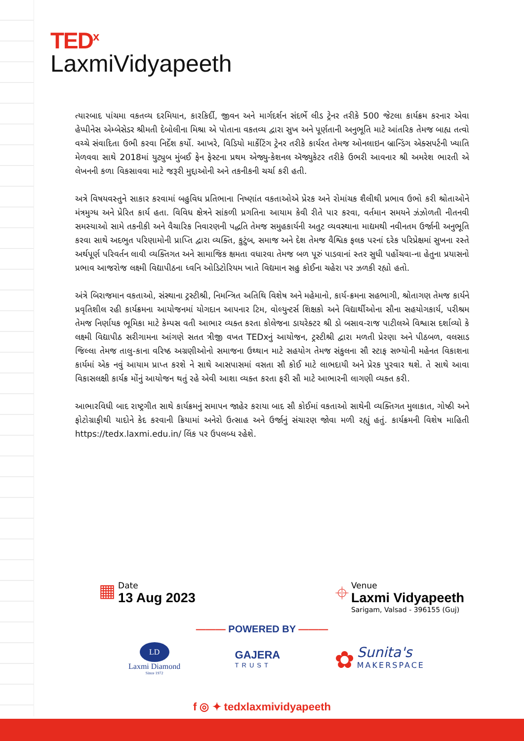TED<sup>x</sup>
LaxmiVidyapeeth
ત્યારબાદ પાંચમા વકતવ્ય દરમિયાન, કારકિર્દી, જીવન અને માર્ગદર્શન સંદર્ભે લીડ ટ્રેનર તરીકે 500 જેટલા કાર્યક્રમ કરનાર એવા હેપ્પીનેસ એમ્બેસેડર શ્રીમતી દેબોલીના મિશ્રા એ પોતાના વકતવ્ય દ્વારા સુખ અને પૂર્ણતાની અનુભૂતિ માટે આંતરિક તેમજ બાહ્ય તત્વો વચ્ચે સંવાદિતા ઉભી કરવા નિર્દેશ કર્યો. આખરે, વિડિયો માર્કેટિંગ ટ્રેનર તરીકે કાર્યરત તેમજ ઓનલાઇન બ્રાન્ડિંગ એક્સપર્ટની ખ્યાતિ મેળવવા સાથે 2018માં યુટ્યુબ મુંબઈ ફેન ફેસ્ટના પ્રથમ એજ્યુ-કેશનલ ઍજ્યુકેટર તરીકે ઉભરી આવનાર શ્રી અમરેશ ભારતી એ લેખનની કળા વિકસાવવા માટે જરૂરી મુદ્દાઓની અને તકનીકની ચર્ચા કરી હતી.
અત્રે વિષયવસ્તુને સાકાર કરવામાં બહુવિધ પ્રતિભાના નિષ્ણાંત વકતાઓએ પ્રેરક અને રોમાંચક શૈલીથી પ્રભાવ ઉભો કરી શ્રોતાઓને મંત્રમુગ્ધ અને પ્રેરિત કાર્ય હતા. વિવિધ ક્ષેત્રને સાંકળી પ્રગતિના આયામ કેવી રીતે પાર કરવા, વર્તમાન સમયને ઝંઝોળતી નીતનવી સમસ્યાઓ સામે તકનીકી અને વૈચારિક નિવારણની પદ્ધતિ તેમજ સમુહકાર્યની અતુટ વ્યવસ્થાના માદ્યમથી નવીનતમ ઉર્જાની અનુભૂતિ કરવા સાથે અદભુત પરિણામોની પ્રાપ્તિ દ્વારા વ્યક્તિ, કુટુંબ, સમાજ અને દેશ તેમજ વૈશ્વિક ફલક પરનાં દરેક પરિપ્રેક્ષમાં સુખના રસ્તે અર્થપૂર્ણ પરિવર્તન લાવી વ્યક્તિગત અને સામાજિક ક્ષમતા વધારવા તેમજ બળ પૂરું પાડવાનાં સ્તર સુધી પહોંચવા-ના હેતુના પ્રયાસનો પ્રભાવ આજરોજ લક્ષ્મી વિદ્યાપીઠના ધ્વનિ ઓડિટોરિયમ ખાતે વિદ્યમાન સહુ કોઈના ચહેરા પર ઝળકી રહ્યો હતો.
અંત્રે બિરાજમાન વકતાઓ, સંસ્થાના ટ્રસ્ટીશ્રી, નિમન્ત્રિત અતિથિ વિશેષ અને મહેમાનો, કાર્ય-ક્રમના સહભાગી, શ્રોતાગણ તેમજ કાર્યને પ્રવૃતિશીલ રહી કાર્યક્રમના આયોજનમાં યોગદાન આપનાર ટિમ, વોલ્યુન્ટર્સ શિક્ષકો અને વિદ્યાર્થીઓના સૌના સહયોગકાર્ય, પરીશ્રમ તેમજ નિર્ણાયક ભૂમિકા માટે કેમ્પસ વતી આભાર વ્યક્ત કરતા કોલેજના ડાયરેક્ટર શ્રી ડો બસાવ-રાજ પાટીલએ વિશ્વાસ દર્શાવ્યો કે લક્ષ્મી વિદ્યાપીઠ સરીગામના આંગણે સતત ત્રીજી વખત TEDxનું આયોજન, ટ્રસ્ટીશ્રી દ્વારા મળતી પ્રેરણા અને પીઠબળ, વલસાડ જિલ્લા તેમજ તાલુ-કાના વરિષ્ઠ અગ્રણીઓનો સમાજના ઉથ્થાન માટે સહયોગ તેમજ સંકુલના સૌ સ્ટાફ સભ્યોની મહેનત વિકાશના કાર્યમાં એક નવું આયામ પ્રાપ્ત કરશે ને સાથે આસપાસમાં વસતા સૌ કોઈ માટે લાભદાયી અને પ્રેરક પુરવાર થશે. તે સાથે આવા વિકાસલક્ષી કાર્યક્ર મોંનું આયોજન થતું રહે એવી આશા વ્યક્ત કરતા ફરી સૌ માટે આભારની લાગણી વ્યક્ત કરી.
આભારવિધી બાદ રાષ્ટ્રગીત સાથે કાર્યક્રમનું સમાપન જાહેર કરાયા બાદ સૌ કોઈમાં વકતાઓ સાથેની વ્યક્તિગત મુલાકાત, ગોષ્ઠી અને ફોટોગ્રાફીથી યાદોને કેદ કરવાની ક્રિયામાં અનેરો ઉત્સાહ અને ઉર્જાનું સંચારણ જોવા મળી રહ્યું હતું. કાર્યક્રમની વિશેષ માહિતી https://tedx.laxmi.edu.in/ લિંક પર ઉપલબ્ધ રહેશે.
▦
Date
13 Aug 2023
⌖
Venue
Laxmi Vidyapeeth
Sarigam, Valsad - 396155 (Guj)
——— POWERED BY ———
LD
Laxmi Diamond
Since 1972
GAJERA
TRUST
✿ Sunita's
MAKERSPACE
f ◎ ✦ tedxlaxmividyapeeth